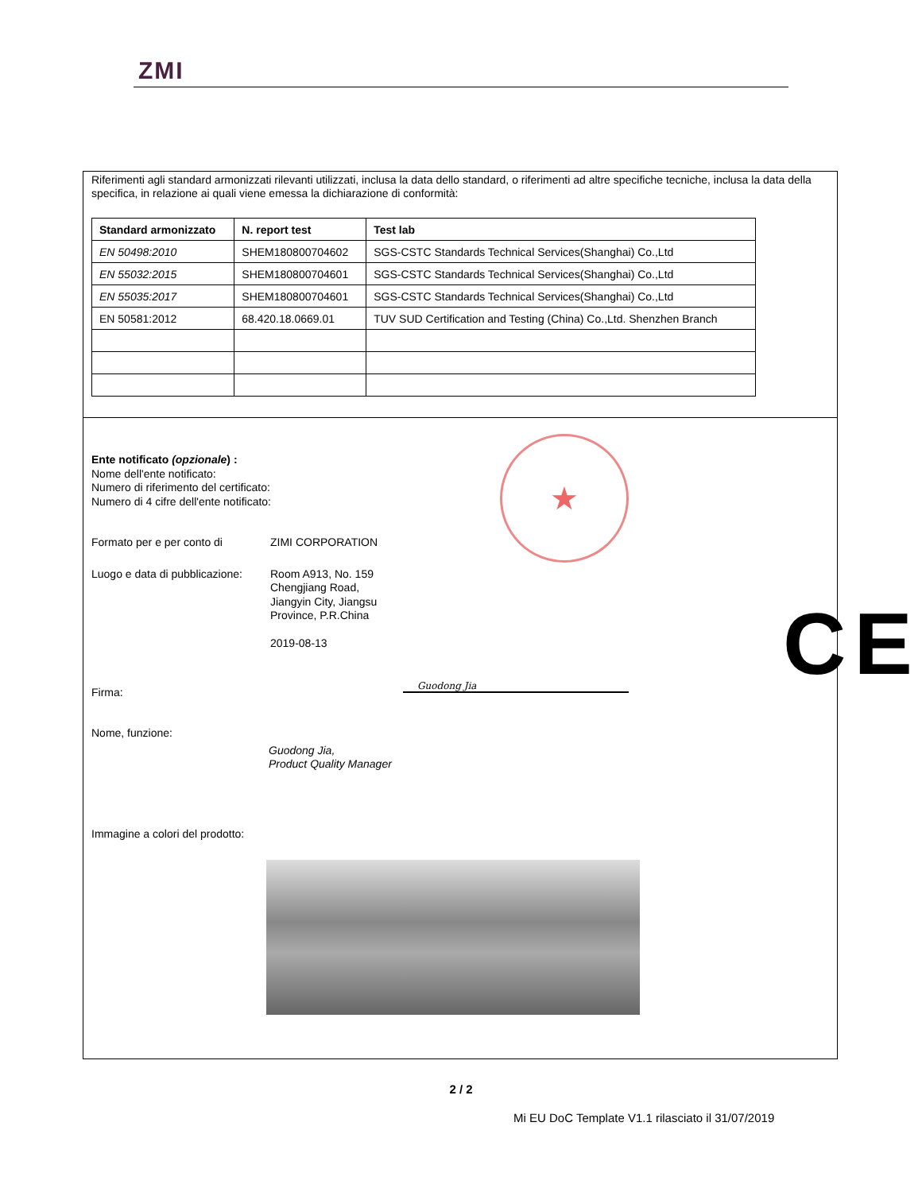ZMI
Riferimenti agli standard armonizzati rilevanti utilizzati, inclusa la data dello standard, o riferimenti ad altre specifiche tecniche, inclusa la data della specifica, in relazione ai quali viene emessa la dichiarazione di conformità:
| Standard armonizzato | N. report test | Test lab |
| --- | --- | --- |
| EN 50498:2010 | SHEM180800704602 | SGS-CSTC Standards Technical Services(Shanghai) Co.,Ltd |
| EN 55032:2015 | SHEM180800704601 | SGS-CSTC Standards Technical Services(Shanghai) Co.,Ltd |
| EN 55035:2017 | SHEM180800704601 | SGS-CSTC Standards Technical Services(Shanghai) Co.,Ltd |
| EN 50581:2012 | 68.420.18.0669.01 | TUV SUD Certification and Testing (China) Co.,Ltd. Shenzhen Branch |
Ente notificato (opzionale) :
Nome dell'ente notificato:
Numero di riferimento del certificato:
Numero di 4 cifre dell'ente notificato:
Formato per e per conto di ZIMI CORPORATION
Luogo e data di pubblicazione:
Room A913, No. 159
Chengjiang Road,
Jiangyin City, Jiangsu
Province, P.R.China
2019-08-13
Firma:
Nome, funzione:
Guodong Jia,
Product Quality Manager
Immagine a colori del prodotto:
★
CE
Guodong Jia
2 / 2
Mi EU DoC Template V1.1 rilasciato il 31/07/2019